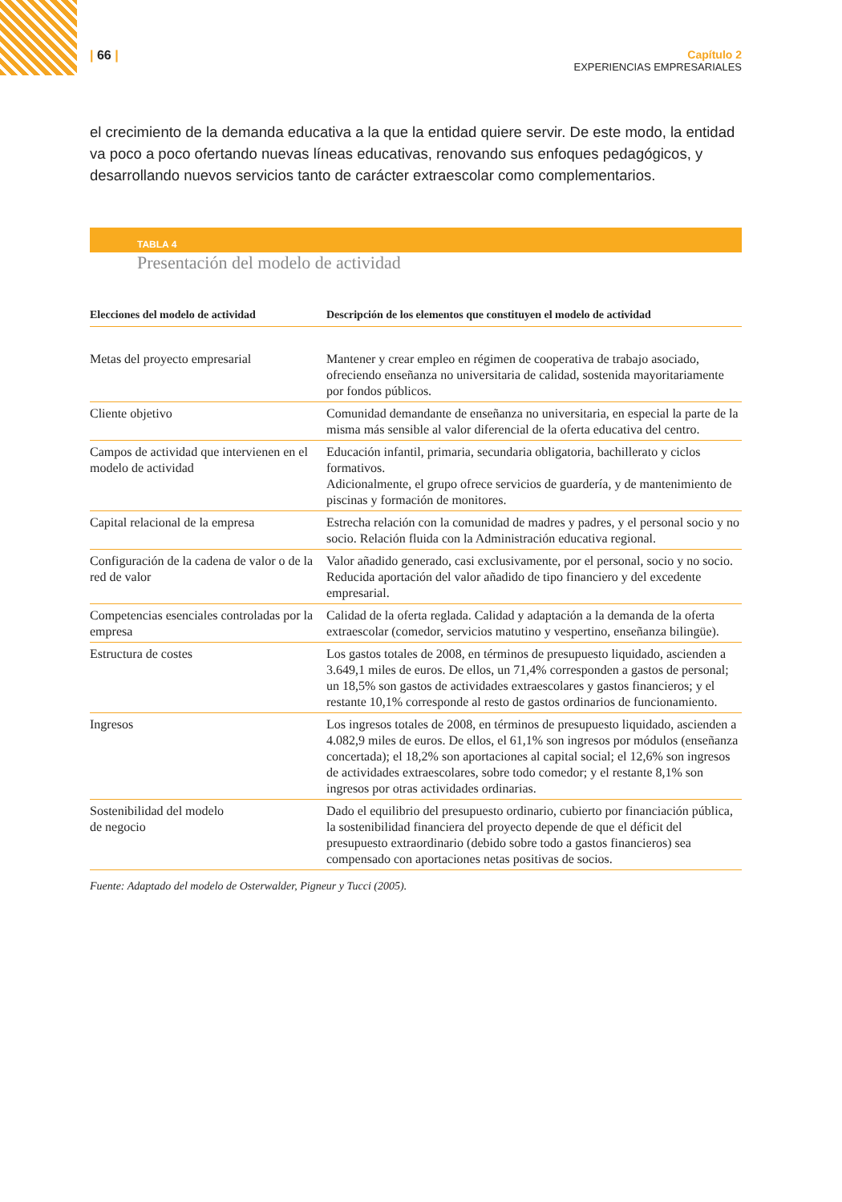| 66 | Capítulo 2
EXPERIENCIAS EMPRESARIALES
el crecimiento de la demanda educativa a la que la entidad quiere servir. De este modo, la entidad va poco a poco ofertando nuevas líneas educativas, renovando sus enfoques pedagógicos, y desarrollando nuevos servicios tanto de carácter extraescolar como complementarios.
TABLA 4
Presentación del modelo de actividad
| Elecciones del modelo de actividad | Descripción de los elementos que constituyen el modelo de actividad |
| --- | --- |
| Metas del proyecto empresarial | Mantener y crear empleo en régimen de cooperativa de trabajo asociado, ofreciendo enseñanza no universitaria de calidad, sostenida mayoritariamente por fondos públicos. |
| Cliente objetivo | Comunidad demandante de enseñanza no universitaria, en especial la parte de la misma más sensible al valor diferencial de la oferta educativa del centro. |
| Campos de actividad que intervienen en el modelo de actividad | Educación infantil, primaria, secundaria obligatoria, bachillerato y ciclos formativos. Adicionalmente, el grupo ofrece servicios de guardería, y de mantenimiento de piscinas y formación de monitores. |
| Capital relacional de la empresa | Estrecha relación con la comunidad de madres y padres, y el personal socio y no socio. Relación fluida con la Administración educativa regional. |
| Configuración de la cadena de valor o de la red de valor | Valor añadido generado, casi exclusivamente, por el personal, socio y no socio. Reducida aportación del valor añadido de tipo financiero y del excedente empresarial. |
| Competencias esenciales controladas por la empresa | Calidad de la oferta reglada. Calidad y adaptación a la demanda de la oferta extraescolar (comedor, servicios matutino y vespertino, enseñanza bilingüe). |
| Estructura de costes | Los gastos totales de 2008, en términos de presupuesto liquidado, ascienden a 3.649,1 miles de euros. De ellos, un 71,4% corresponden a gastos de personal; un 18,5% son gastos de actividades extraescolares y gastos financieros; y el restante 10,1% corresponde al resto de gastos ordinarios de funcionamiento. |
| Ingresos | Los ingresos totales de 2008, en términos de presupuesto liquidado, ascienden a 4.082,9 miles de euros. De ellos, el 61,1% son ingresos por módulos (enseñanza concertada); el 18,2% son aportaciones al capital social; el 12,6% son ingresos de actividades extraescolares, sobre todo comedor; y el restante 8,1% son ingresos por otras actividades ordinarias. |
| Sostenibilidad del modelo de negocio | Dado el equilibrio del presupuesto ordinario, cubierto por financiación pública, la sostenibilidad financiera del proyecto depende de que el déficit del presupuesto extraordinario (debido sobre todo a gastos financieros) sea compensado con aportaciones netas positivas de socios. |
Fuente: Adaptado del modelo de Osterwalder, Pigneur y Tucci (2005).